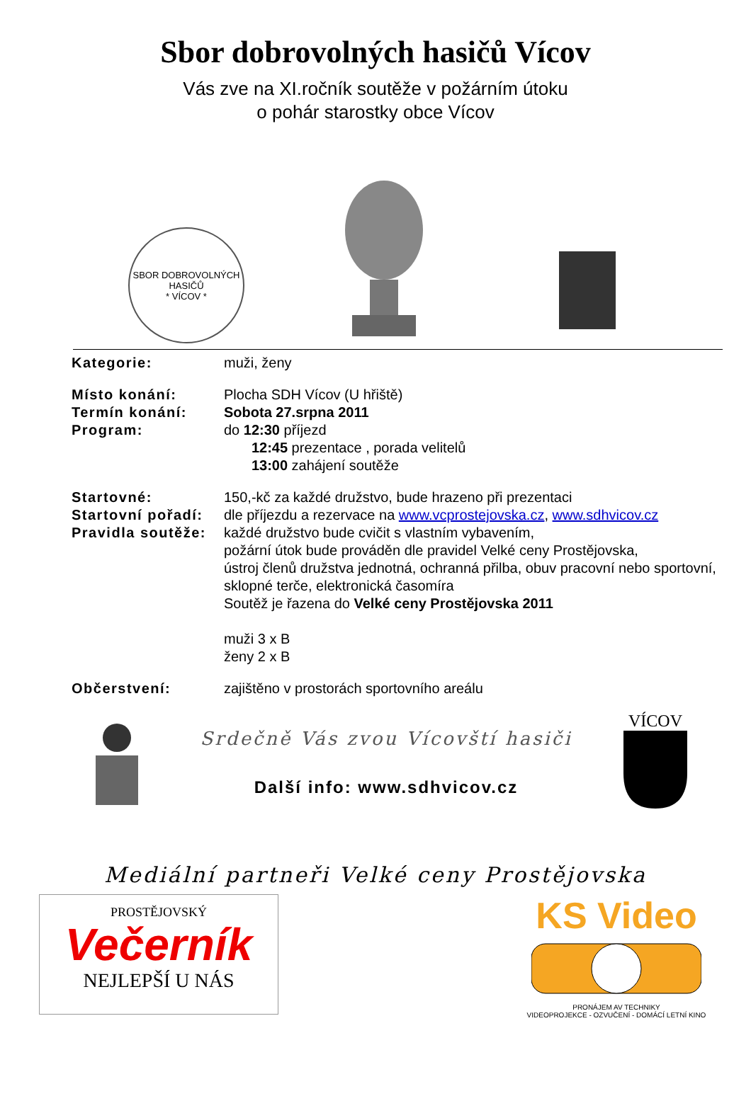Sbor dobrovolných hasičů Vícov
Vás zve na XI.ročník soutěže v požárním útoku
o pohár starostky obce Vícov
SBOR DOBROVOLNÝCH HASIČŮ
* VÍCOV *
Kategorie: muži, ženy
Místo konání: Plocha SDH Vícov (U hřiště)
Termín konání: Sobota 27.srpna 2011
Program: do 12:30 příjezd
12:45 prezentace , porada velitelů
13:00 zahájení soutěže
Startovné: 150,-kč za každé družstvo, bude hrazeno při prezentaci
Startovní pořadí:
dle příjezdu a rezervace na www.vcprostejovska.cz, www.sdhvicov.cz
Pravidla soutěže:
každé družstvo bude cvičit s vlastním vybavením,
požární útok bude prováděn dle pravidel Velké ceny Prostějovska,
ústroj členů družstva jednotná, ochranná přilba, obuv pracovní nebo sportovní, sklopné terče, elektronická časomíra
Soutěž je řazena do Velké ceny Prostějovska 2011
muži 3 x B
ženy 2 x B
Občerstvení: zajištěno v prostorách sportovního areálu
Srdečně Vás zvou Vícovští hasiči
Další info: www.sdhvicov.cz
VÍCOV
Mediální partneři Velké ceny Prostějovska
PROSTĚJOVSKÝ
Večerník
NEJLEPŠÍ U NÁS
KS Video
PRONÁJEM AV TECHNIKY
VIDEOPROJEKCE - OZVUČENÍ - DOMÁCÍ LETNÍ KINO